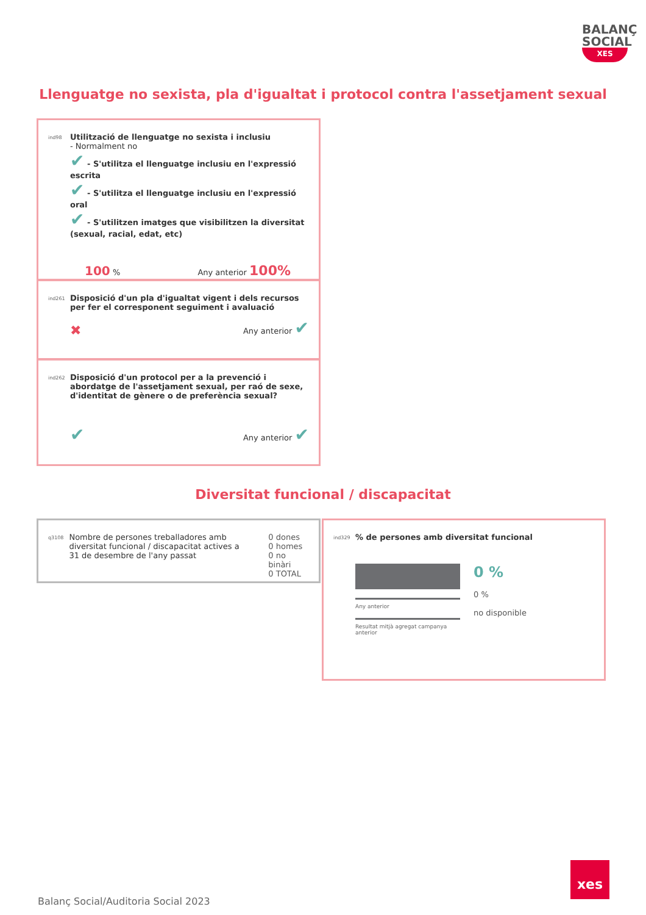BALANÇ
SOCIAL
XES
Llenguatge no sexista, pla d'igualtat i protocol contra l'assetjament sexual
ind98 Utilització de llenguatge no sexista i inclusiu
- Normalment no
✔ - S'utilitza el llenguatge inclusiu en l'expressió escrita
✔ - S'utilitza el llenguatge inclusiu en l'expressió oral
✔ - S'utilitzen imatges que visibilitzen la diversitat (sexual, racial, edat, etc)
100 % Any anterior 100%
ind261 Disposició d'un pla d'igualtat vigent i dels recursos per fer el corresponent seguiment i avaluació
✖ Any anterior ✔
ind262 Disposició d'un protocol per a la prevenció i abordatge de l'assetjament sexual, per raó de sexe, d'identitat de gènere o de preferència sexual?
✔ Any anterior ✔
Diversitat funcional / discapacitat
q3108 Nombre de persones treballadores amb diversitat funcional / discapacitat actives a 31 de desembre de l'any passat 0 dones
0 homes
0 no binàri
0 TOTAL
ind329% de persones amb diversitat funcional
Any anterior
Resultat mitjà agregat campanya anterior
0 %
0 %
no disponible
Balanç Social/Auditoria Social 2023
xes